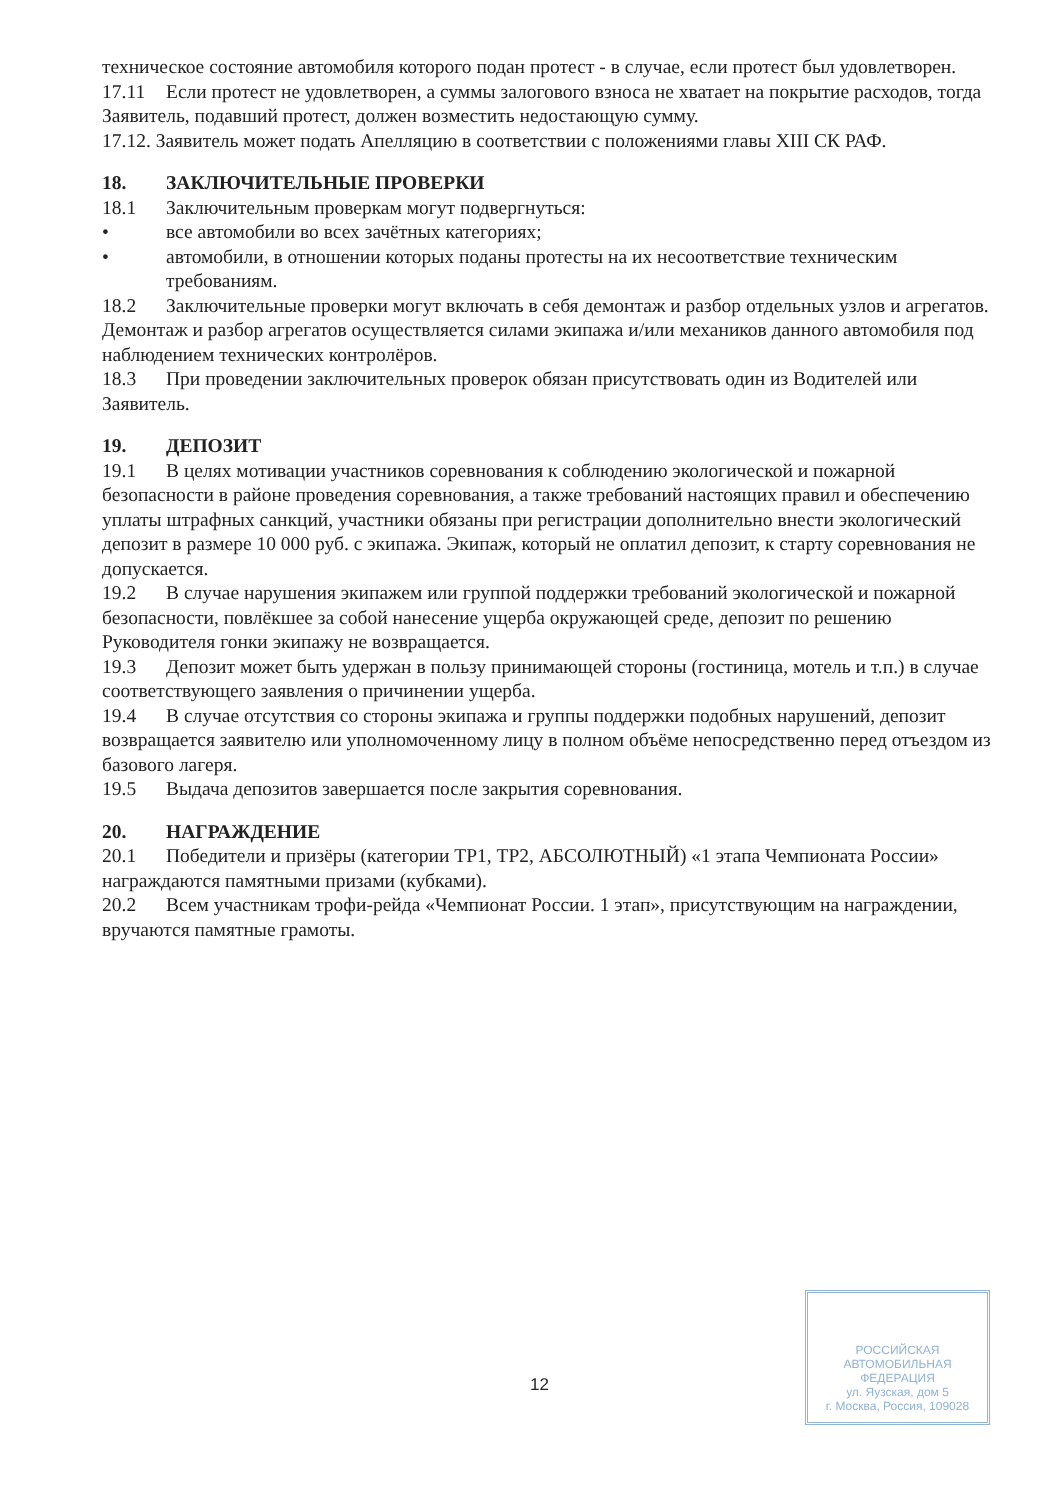техническое состояние автомобиля которого подан протест - в случае, если протест был удовлетворен.
17.11 Если протест не удовлетворен, а суммы залогового взноса не хватает на покрытие расходов, тогда Заявитель, подавший протест, должен возместить недостающую сумму.
17.12. Заявитель может подать Апелляцию в соответствии с положениями главы XIII СК РАФ.
18. ЗАКЛЮЧИТЕЛЬНЫЕ ПРОВЕРКИ
18.1 Заключительным проверкам могут подвергнуться:
• все автомобили во всех зачётных категориях;
• автомобили, в отношении которых поданы протесты на их несоответствие техническим требованиям.
18.2 Заключительные проверки могут включать в себя демонтаж и разбор отдельных узлов и агрегатов. Демонтаж и разбор агрегатов осуществляется силами экипажа и/или механиков данного автомобиля под наблюдением технических контролёров.
18.3 При проведении заключительных проверок обязан присутствовать один из Водителей или Заявитель.
19. ДЕПОЗИТ
19.1 В целях мотивации участников соревнования к соблюдению экологической и пожарной безопасности в районе проведения соревнования, а также требований настоящих правил и обеспечению уплаты штрафных санкций, участники обязаны при регистрации дополнительно внести экологический депозит в размере 10 000 руб. с экипажа. Экипаж, который не оплатил депозит, к старту соревнования не допускается.
19.2 В случае нарушения экипажем или группой поддержки требований экологической и пожарной безопасности, повлёкшее за собой нанесение ущерба окружающей среде, депозит по решению Руководителя гонки экипажу не возвращается.
19.3 Депозит может быть удержан в пользу принимающей стороны (гостиница, мотель и т.п.) в случае соответствующего заявления о причинении ущерба.
19.4 В случае отсутствия со стороны экипажа и группы поддержки подобных нарушений, депозит возвращается заявителю или уполномоченному лицу в полном объёме непосредственно перед отъездом из базового лагеря.
19.5 Выдача депозитов завершается после закрытия соревнования.
20. НАГРАЖДЕНИЕ
20.1 Победители и призёры (категории ТР1, ТР2, АБСОЛЮТНЫЙ) «1 этапа Чемпионата России» награждаются памятными призами (кубками).
20.2 Всем участникам трофи-рейда «Чемпионат России. 1 этап», присутствующим на награждении, вручаются памятные грамоты.
12
РОССИЙСКАЯ
АВТОМОБИЛЬНАЯ
ФЕДЕРАЦИЯ
ул. Яузская, дом 5
г. Москва, Россия, 109028